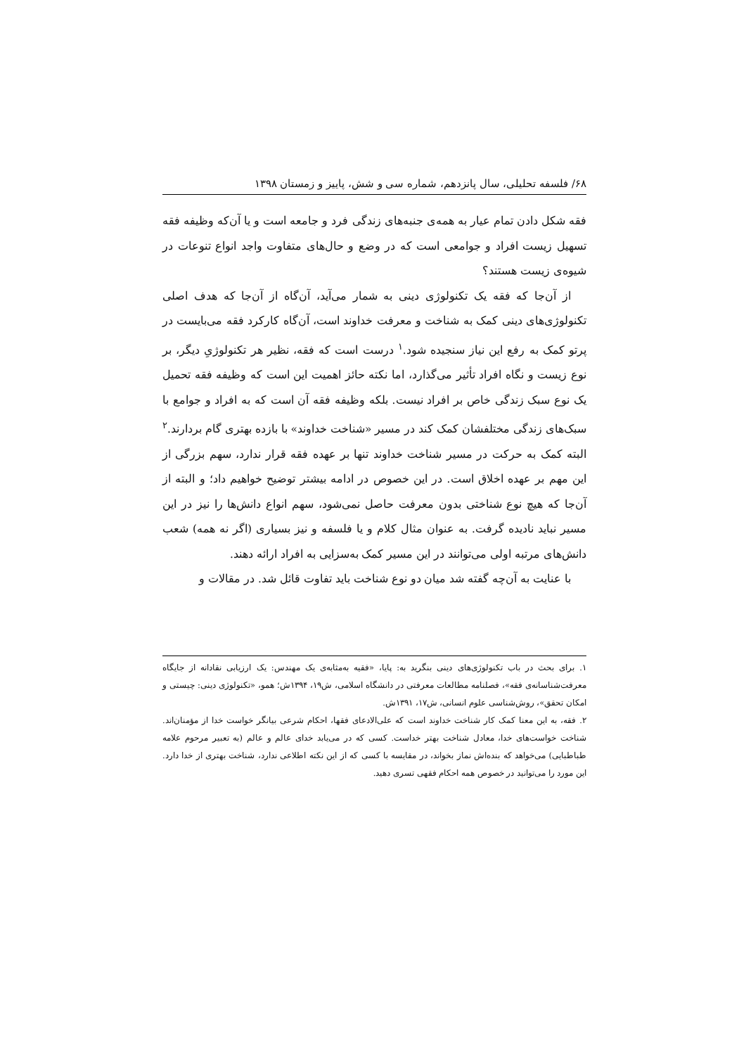۶۸/ فلسفه تحلیلی، سال پانزدهم، شماره سی و شش، پاییز و زمستان ۱۳۹۸
فقه شکل دادن تمام عیار به همه‌ی جنبه‌های زندگی فرد و جامعه است و یا آن‌که وظیفه فقه تسهیل زیست افراد و جوامعی است که در وضع و حال‌های متفاوت واجد انواع تنوعات در شیوه‌ی زیست هستند؟
از آن‌جا که فقه یک تکنولوژی دینی به شمار می‌آید، آن‌گاه از آن‌جا که هدف اصلی تکنولوژی‌های دینی کمک به شناخت و معرفت خداوند است، آن‌گاه کارکرد فقه می‌بایست در پرتو کمک به رفع این نیاز سنجیده شود.<sup>۱</sup> درست است که فقه، نظیر هر تکنولوژیِ دیگر، بر نوع زیست و نگاه افراد تأثیر می‌گذارد، اما نکته حائز اهمیت این است که وظیفه فقه تحمیل یک نوع سبک زندگی خاص بر افراد نیست. بلکه وظیفه فقه آن است که به افراد و جوامع با سبک‌های زندگی مختلفشان کمک کند در مسیر «شناخت خداوند» با بازده بهتری گام بردارند.<sup>۲</sup> البته کمک به حرکت در مسیر شناخت خداوند تنها بر عهده فقه قرار ندارد، سهم بزرگی از این مهم بر عهده اخلاق است. در این خصوص در ادامه بیشتر توضیح خواهیم داد؛ و البته از آن‌جا که هیچ نوع شناختی بدون معرفت حاصل نمی‌شود، سهم انواع دانش‌ها را نیز در این مسیر نباید نادیده گرفت. به عنوان مثال کلام و یا فلسفه و نیز بسیاری (اگر نه همه) شعب دانش‌های مرتبه اولی می‌توانند در این مسیر کمک به‌سزایی به افراد ارائه دهند.
با عنایت به آن‌چه گفته شد میان دو نوع شناخت باید تفاوت قائل شد. در مقالات و
۱. برای بحث در باب تکنولوژی‌های دینی بنگرید به: پایا، «فقیه به‌مثابه‌ی یک مهندس: یک ارزیابی نقادانه از جایگاه معرفت‌شناسانه‌ی فقه»، فصلنامه مطالعات معرفتی در دانشگاه اسلامی، ش۱۹، ۱۳۹۴ش؛ همو، «تکنولوژی دینی: چیستی و امکان تحقق»، روش‌شناسی علوم انسانی، ش۱۷، ۱۳۹۱ش.
۲. فقه، به این معنا کمک کار شناخت خداوند است که علی‌الادعای فقها، احکام شرعی بیانگر خواست خدا از مؤمنان‌اند. شناخت خواست‌های خدا، معادل شناخت بهتر خداست. کسی که در می‌یابد خدای عالم و عالم (به تعبیر مرحوم علامه طباطبایی) می‌خواهد که بنده‌اش نماز بخواند، در مقایسه با کسی که از این نکته اطلاعی ندارد، شناخت بهتری از خدا دارد. این مورد را می‌توانید در خصوص همه احکام فقهی تسری دهید.